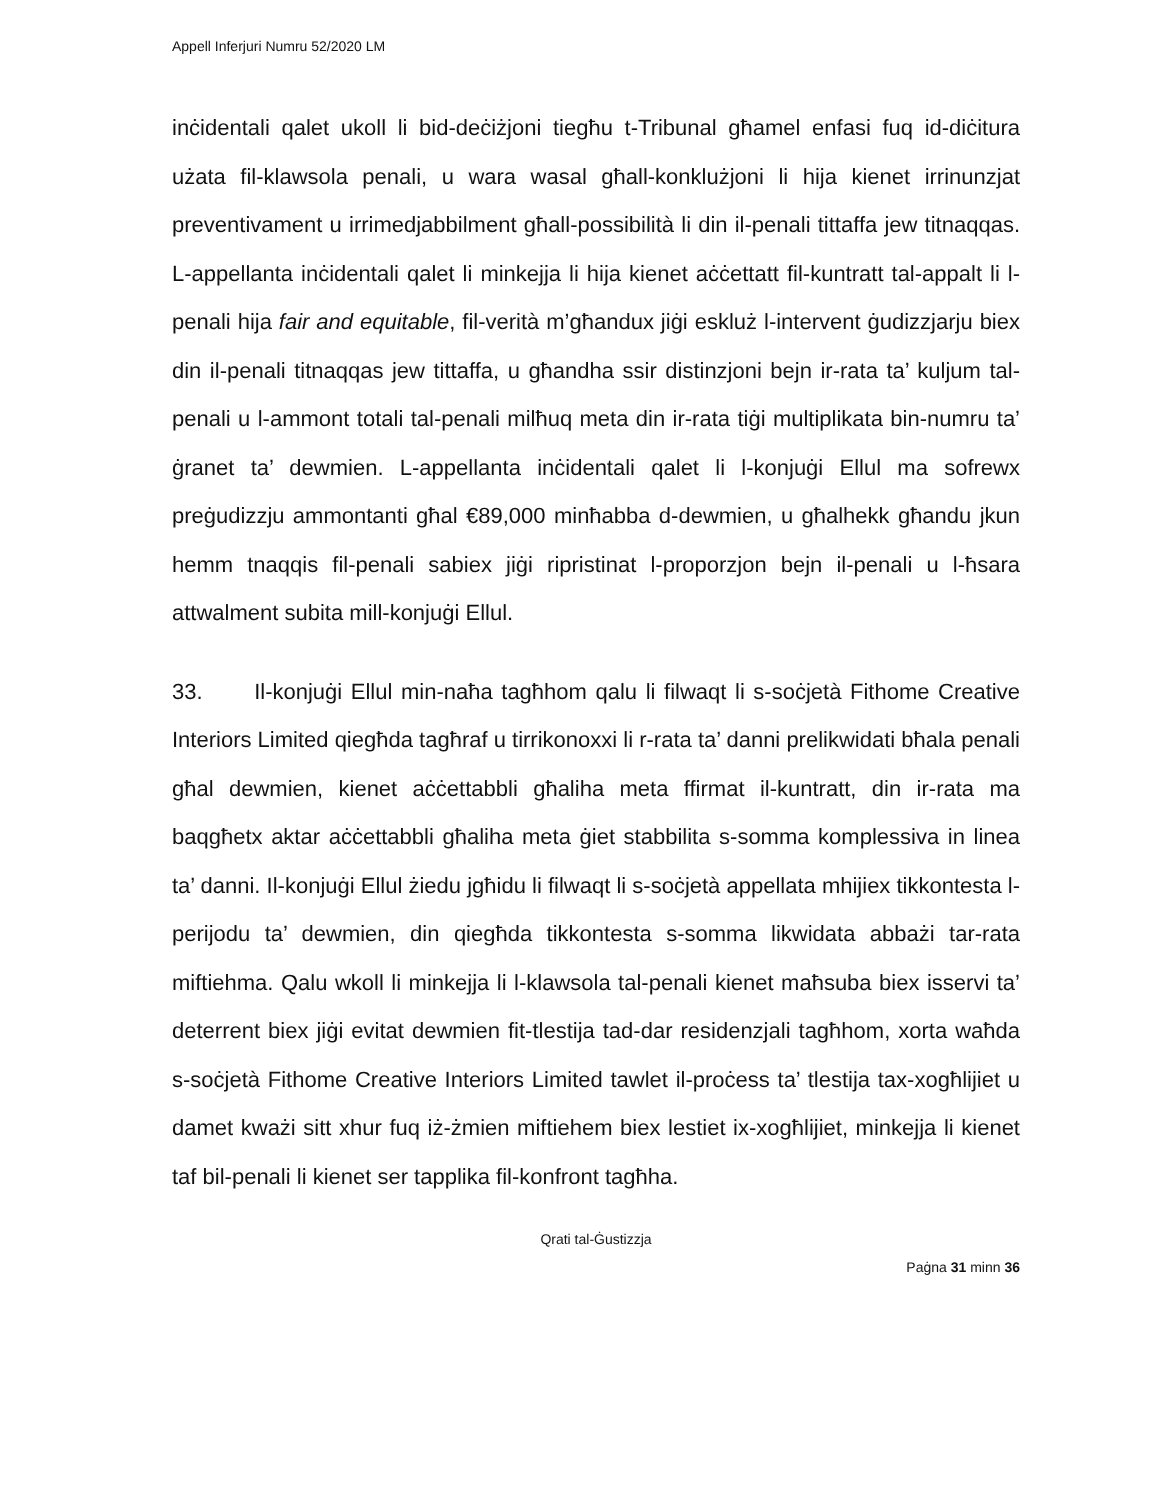Appell Inferjuri Numru 52/2020 LM
inċidentali qalet ukoll li bid-deċiżjoni tiegħu t-Tribunal għamel enfasi fuq id-diċitura użata fil-klawsola penali, u wara wasal għall-konklużjoni li hija kienet irrinunzjat preventivament u irrimedjabbilment għall-possibilità li din il-penali tittaffa jew titnaqqas. L-appellanta inċidentali qalet li minkejja li hija kienet aċċettatt fil-kuntratt tal-appalt li l-penali hija fair and equitable, fil-verità m’għandux jiġi eskluż l-intervent ġudizzjarju biex din il-penali titnaqqas jew tittaffa, u għandha ssir distinzjoni bejn ir-rata ta’ kuljum tal-penali u l-ammont totali tal-penali milħuq meta din ir-rata tiġi multiplikata bin-numru ta’ ġranet ta’ dewmien. L-appellanta inċidentali qalet li l-konjuġi Ellul ma sofrewx preġudizzju ammontanti għal €89,000 minħabba d-dewmien, u għalhekk għandu jkun hemm tnaqqis fil-penali sabiex jiġi ripristinat l-proporzjon bejn il-penali u l-ħsara attwalment subita mill-konjuġi Ellul.
33. Il-konjuġi Ellul min-naħa tagħhom qalu li filwaqt li s-soċjetà Fithome Creative Interiors Limited qiegħda tagħraf u tirrikonoxxi li r-rata ta’ danni prelikwidati bħala penali għal dewmien, kienet aċċettabbli għaliha meta ffirmat il-kuntratt, din ir-rata ma baqgħetx aktar aċċettabbli għaliha meta ġiet stabbilita s-somma komplessiva in linea ta’ danni. Il-konjuġi Ellul żiedu jgħidu li filwaqt li s-soċjetà appellata mhijiex tikkontesta l-perijodu ta’ dewmien, din qiegħda tikkontesta s-somma likwidata abbażi tar-rata miftiehma. Qalu wkoll li minkejja li l-klawsola tal-penali kienet maħsuba biex isservi ta’ deterrent biex jiġi evitat dewmien fit-tlestija tad-dar residenzjali tagħhom, xorta waħda s-soċjetà Fithome Creative Interiors Limited tawlet il-proċess ta’ tlestija tax-xogħlijiet u damet kważi sitt xhur fuq iż-żmien miftiehem biex lestiet ix-xogħlijiet, minkejja li kienet taf bil-penali li kienet ser tapplika fil-konfront tagħha.
Qrati tal-Ġustizzja
Paġna 31 minn 36